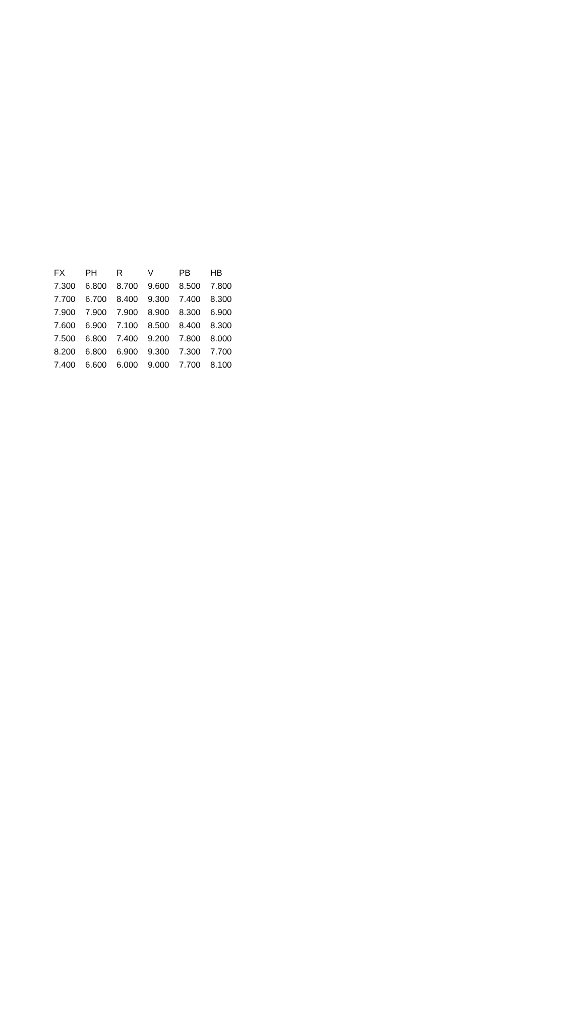| FX | PH | R | V | PB | HB |
| --- | --- | --- | --- | --- | --- |
| 7.300 | 6.800 | 8.700 | 9.600 | 8.500 | 7.800 |
| 7.700 | 6.700 | 8.400 | 9.300 | 7.400 | 8.300 |
| 7.900 | 7.900 | 7.900 | 8.900 | 8.300 | 6.900 |
| 7.600 | 6.900 | 7.100 | 8.500 | 8.400 | 8.300 |
| 7.500 | 6.800 | 7.400 | 9.200 | 7.800 | 8.000 |
| 8.200 | 6.800 | 6.900 | 9.300 | 7.300 | 7.700 |
| 7.400 | 6.600 | 6.000 | 9.000 | 7.700 | 8.100 |